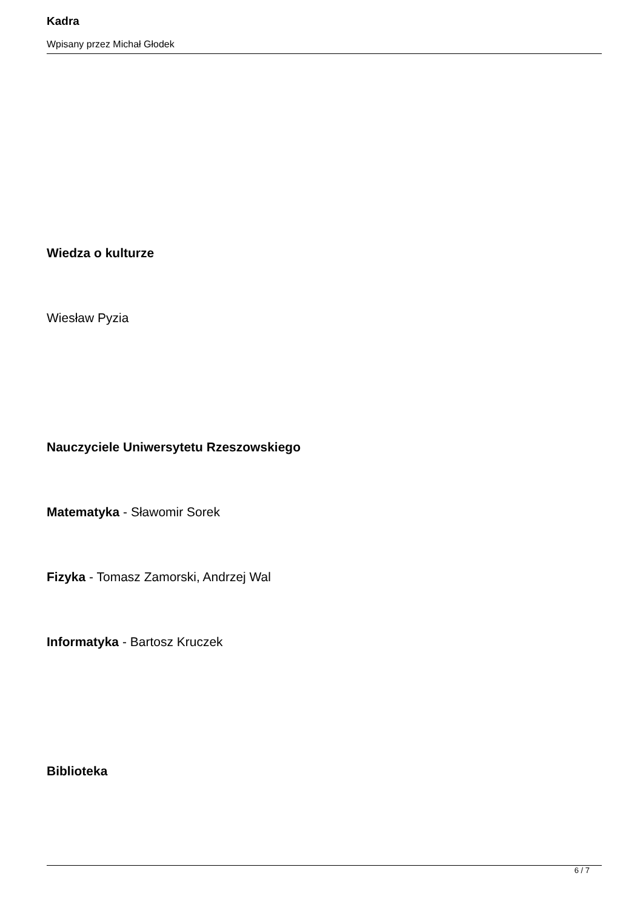Kadra
Wpisany przez Michał Głodek
Wiedza o kulturze
Wiesław Pyzia
Nauczyciele Uniwersytetu Rzeszowskiego
Matematyka - Sławomir Sorek
Fizyka - Tomasz Zamorski, Andrzej Wal
Informatyka - Bartosz Kruczek
Biblioteka
6 / 7